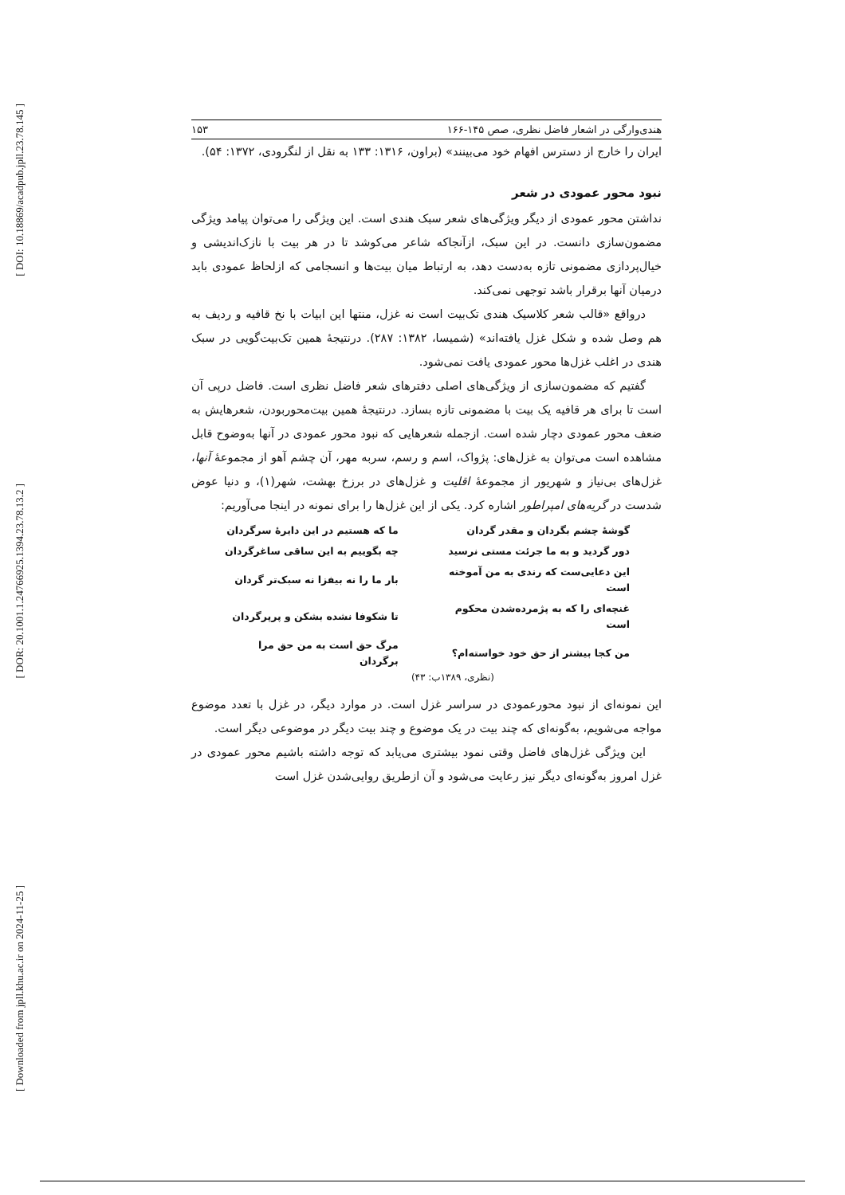[ DOI: 10.18869/acadpub.jpll.23.78.145 ]
[ DOR: 20.1001.1.24766925.1394.23.78.13.2 ]
[ Downloaded from jpll.khu.ac.ir on 2024-11-25 ]
هندی‌وارگی در اشعار فاضل نظری، صص ۱۴۵-۱۶۶ ۱۵۳
ایران را خارج از دسترس افهام خود می‌بینند» (براون، ۱۳۱۶: ۱۳۳ به نقل از لنگرودی، ۱۳۷۲: ۵۴).
نبود محور عمودی در شعر
نداشتن محور عمودی از دیگر ویژگی‌های شعر سبک هندی است. این ویژگی را می‌توان پیامد ویژگی مضمون‌سازی دانست. در این سبک، ازآنجاکه شاعر می‌کوشد تا در هر بیت با نازک‌اندیشی و خیال‌پردازی مضمونی تازه به‌دست دهد، به ارتباط میان بیت‌ها و انسجامی که ازلحاظ عمودی باید درمیان آنها برقرار باشد توجهی نمی‌کند.
درواقع «قالب شعر کلاسیک هندی تک‌بیت است نه غزل، منتها این ابیات با نخ قافیه و ردیف به هم وصل شده و شکل غزل یافته‌اند» (شمیسا، ۱۳۸۲: ۲۸۷). درنتیجهٔ همین تک‌بیت‌گویی در سبک هندی در اغلب غزل‌ها محور عمودی یافت نمی‌شود.
گفتیم که مضمون‌سازی از ویژگی‌های اصلی دفترهای شعر فاضل نظری است. فاضل درپی آن است تا برای هر قافیه یک بیت با مضمونی تازه بسازد. درنتیجهٔ همین بیت‌محوربودن، شعرهایش به ضعف محور عمودی دچار شده است. ازجمله شعرهایی که نبود محور عمودی در آنها به‌وضوح قابل مشاهده است می‌توان به غزل‌های: پژواک، اسم و رسم، سربه مهر، آن چشم آهو از مجموعهٔ آنها، غزل‌های بی‌نیاز و شهریور از مجموعهٔ اقلیت و غزل‌های در برزخ بهشت، شهر(۱)، و دنیا عوض شدست در گریه‌های امپراطور اشاره کرد. یکی از این غزل‌ها را برای نمونه در اینجا می‌آوریم:
| گوشهٔ چشم بگردان و مقدر گردان | ما که هستیم در این دایرهٔ سرگردان |
| دور گردید و به ما جرئت مستی نرسید | چه بگوییم به این ساقی ساغرگردان |
| این دعایی‌ست که رندی به من آموخته است | بار ما را نه بیفزا نه سبک‌تر گردان |
| غنچه‌ای را که به پژمرده‌شدن محکوم است | تا شکوفا نشده بشکن و پرپرگردان |
| من کجا بیشتر از حق خود خواسته‌ام؟ | مرگ حق است به من حق مرا برگردان |
(نظری، ۱۳۸۹ب: ۴۳)
این نمونه‌ای از نبود محورعمودی در سراسر غزل است. در موارد دیگر، در غزل با تعدد موضوع مواجه می‌شویم، به‌گونه‌ای که چند بیت در یک موضوع و چند بیت دیگر در موضوعی دیگر است.
این ویژگی غزل‌های فاضل وقتی نمود بیشتری می‌یابد که توجه داشته باشیم محور عمودی در غزل امروز به‌گونه‌ای دیگر نیز رعایت می‌شود و آن ازطریق روایی‌شدن غزل است